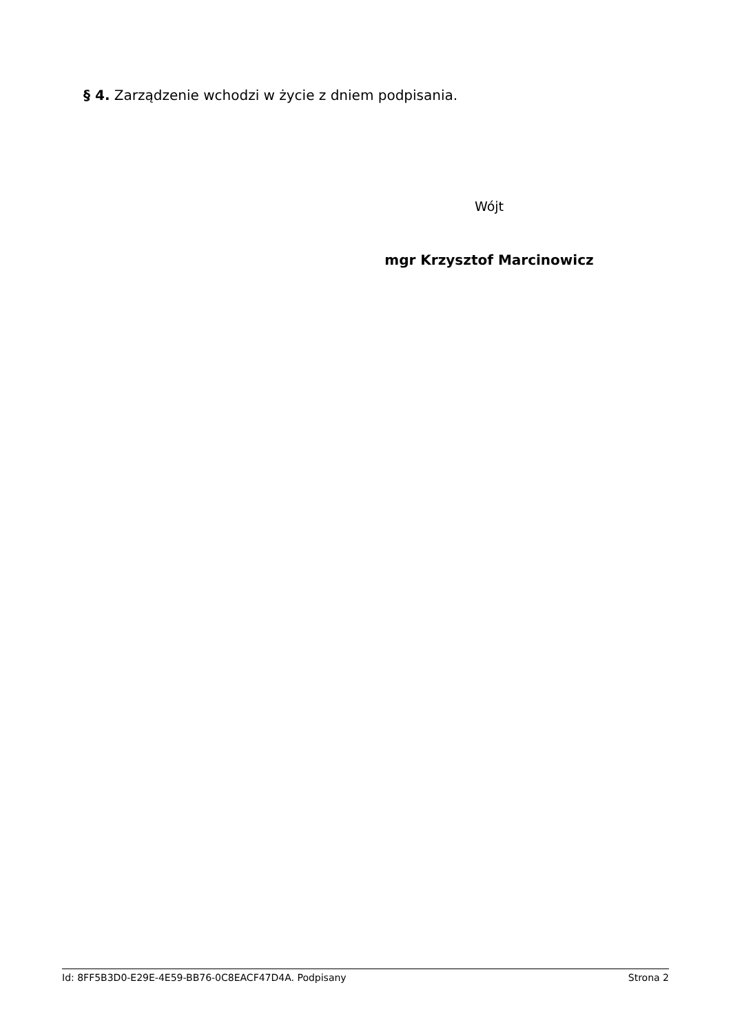§ 4. Zarządzenie wchodzi w życie z dniem podpisania.
Wójt
mgr Krzysztof Marcinowicz
Id: 8FF5B3D0-E29E-4E59-BB76-0C8EACF47D4A. Podpisany Strona 2